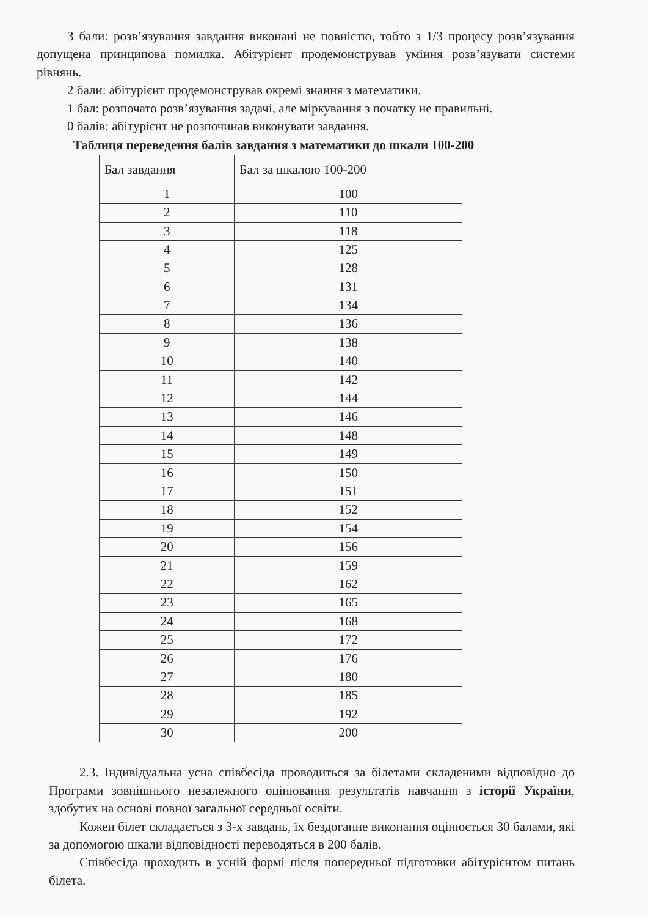3 бали: розв’язування завдання виконані не повністю, тобто з 1/3 процесу розв’язування допущена принципова помилка. Абітурієнт продемонстрував уміння розв’язувати системи рівнянь.
2 бали: абітурієнт продемонстрував окремі знання з математики.
1 бал: розпочато розв’язування задачі, але міркування з початку не правильні.
0 балів: абітурієнт не розпочинав виконувати завдання.
Таблиця переведення балів завдання з математики до шкали 100-200
| Бал завдання | Бал за шкалою 100-200 |
| --- | --- |
| 1 | 100 |
| 2 | 110 |
| 3 | 118 |
| 4 | 125 |
| 5 | 128 |
| 6 | 131 |
| 7 | 134 |
| 8 | 136 |
| 9 | 138 |
| 10 | 140 |
| 11 | 142 |
| 12 | 144 |
| 13 | 146 |
| 14 | 148 |
| 15 | 149 |
| 16 | 150 |
| 17 | 151 |
| 18 | 152 |
| 19 | 154 |
| 20 | 156 |
| 21 | 159 |
| 22 | 162 |
| 23 | 165 |
| 24 | 168 |
| 25 | 172 |
| 26 | 176 |
| 27 | 180 |
| 28 | 185 |
| 29 | 192 |
| 30 | 200 |
2.3. Індивідуальна усна співбесіда проводиться за білетами складеними відповідно до Програми зовнішнього незалежного оцінювання результатів навчання з історії України, здобутих на основі повної загальної середньої освіти.
Кожен білет складається з 3-х завдань, їх бездоганне виконання оцінюється 30 балами, які за допомогою шкали відповідності переводяться в 200 балів.
Співбесіда проходить в усній формі після попередньої підготовки абітурієнтом питань білета.